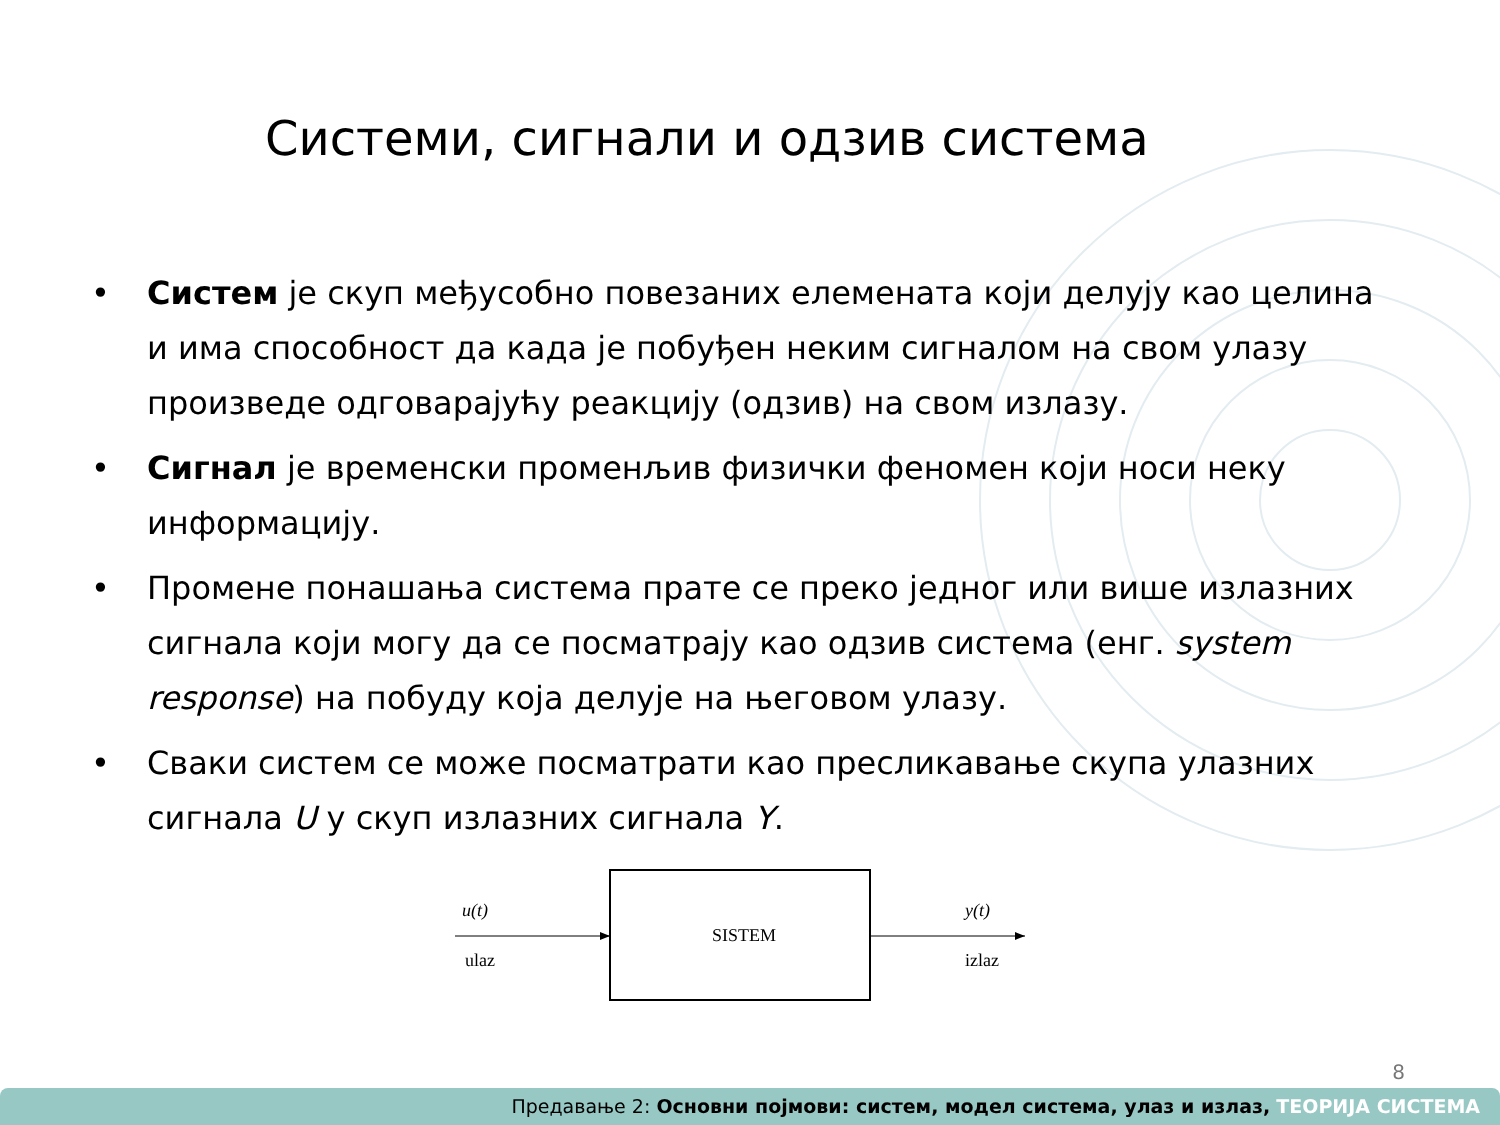Системи, сигнали и одзив система
• Систем је скуп међусобно повезаних елемената који делују као целина и има способност да када је побуђен неким сигналом на свом улазу произведе одговарајућу реакцију (одзив) на свом излазу.
• Сигнал је временски променљив физички феномен који носи неку информацију.
• Промене понашања система прате се преко једног или више излазних сигнала који могу да се посматрају као одзив система (енг. system response) на побуду која делује на његовом улазу.
• Сваки систем се може посматрати као пресликавање скупа улазних сигнала U у скуп излазних сигнала Y.
SISTEM
u(t)
ulaz
y(t)
izlaz
8
Предавање 2: Основни појмови: систем, модел система, улаз и излаз, ТЕОРИЈА СИСТЕМА